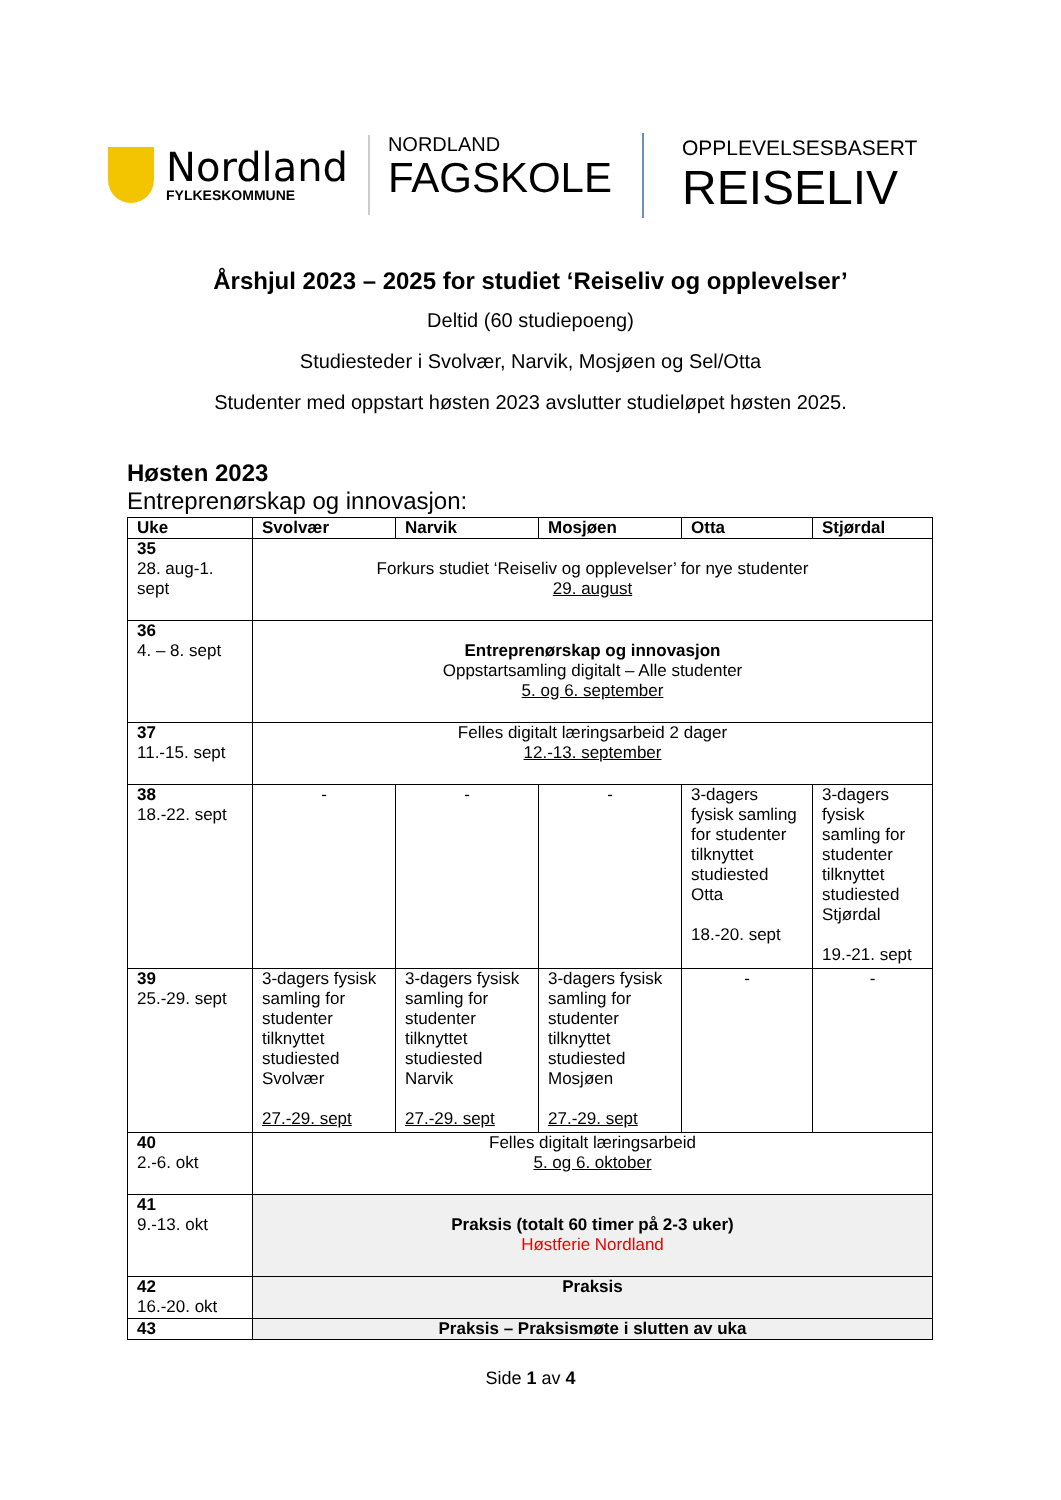Nordland
FYLKESKOMMUNE
NORDLAND
FAGSKOLE
OPPLEVELSESBASERT
REISELIV
Årshjul 2023 – 2025 for studiet ‘Reiseliv og opplevelser’
Deltid (60 studiepoeng)
Studiesteder i Svolvær, Narvik, Mosjøen og Sel/Otta
Studenter med oppstart høsten 2023 avslutter studieløpet høsten 2025.
Høsten 2023
Entreprenørskap og innovasjon:
| Uke | Svolvær | Narvik | Mosjøen | Otta | Stjørdal |
| --- | --- | --- | --- | --- | --- |
| 35 28. aug-1. sept | Forkurs studiet ‘Reiseliv og opplevelser’ for nye studenter 29. august | | | | |
| 36 4. – 8. sept | Entreprenørskap og innovasjon Oppstartsamling digitalt – Alle studenter 5. og 6. september | | | | |
| 37 11.-15. sept | Felles digitalt læringsarbeid 2 dager 12.-13. september | | | | |
| 38 18.-22. sept | - | - | - | 3-dagers fysisk samling for studenter tilknyttet studiested Otta 18.-20. sept | 3-dagers fysisk samling for studenter tilknyttet studiested Stjørdal 19.-21. sept |
| 39 25.-29. sept | 3-dagers fysisk samling for studenter tilknyttet studiested Svolvær 27.-29. sept | 3-dagers fysisk samling for studenter tilknyttet studiested Narvik 27.-29. sept | 3-dagers fysisk samling for studenter tilknyttet studiested Mosjøen 27.-29. sept | - | - |
| 40 2.-6. okt | Felles digitalt læringsarbeid 5. og 6. oktober | | | | |
| 41 9.-13. okt | Praksis (totalt 60 timer på 2-3 uker) Høstferie Nordland | | | | |
| 42 16.-20. okt | Praksis | | | | |
| 43 | Praksis – Praksismøte i slutten av uka | | | | |
Side 1 av 4